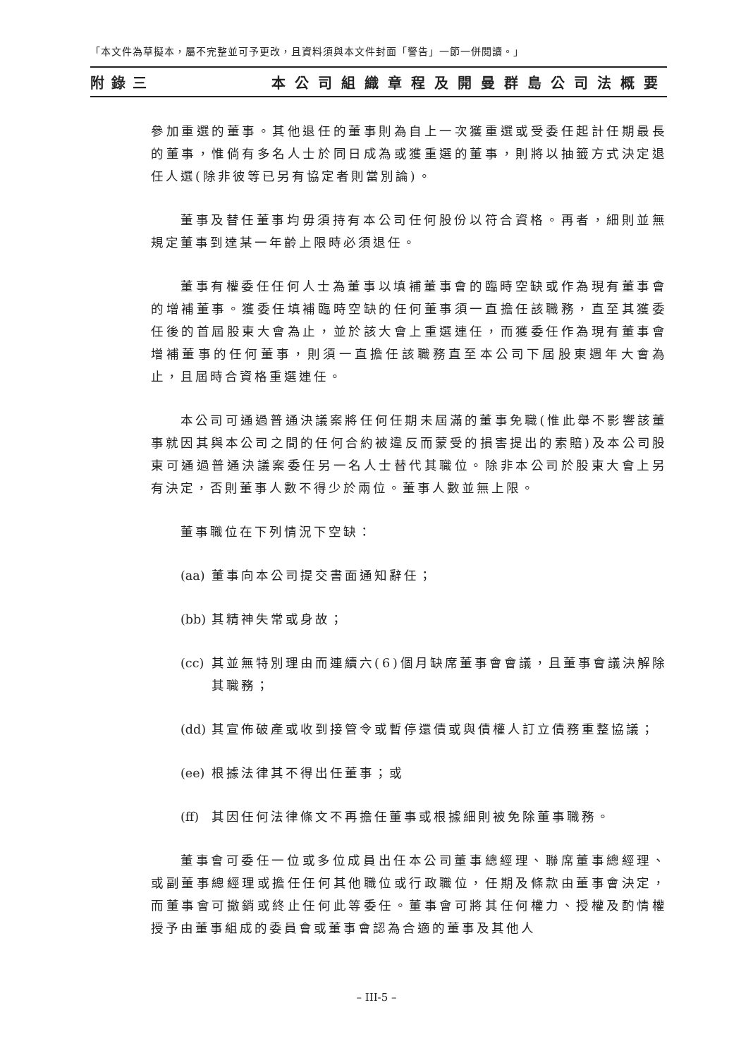「本文件為草擬本，屬不完整並可予更改，且資料須與本文件封面「警告」一節一併閱讀。」
附錄三 本公司組織章程及開曼群島公司法概要
參加重選的董事。其他退任的董事則為自上一次獲重選或受委任起計任期最長的董事，惟倘有多名人士於同日成為或獲重選的董事，則將以抽籤方式決定退任人選(除非彼等已另有協定者則當別論)。
董事及替任董事均毋須持有本公司任何股份以符合資格。再者，細則並無規定董事到達某一年齡上限時必須退任。
董事有權委任任何人士為董事以填補董事會的臨時空缺或作為現有董事會的增補董事。獲委任填補臨時空缺的任何董事須一直擔任該職務，直至其獲委任後的首屆股東大會為止，並於該大會上重選連任，而獲委任作為現有董事會增補董事的任何董事，則須一直擔任該職務直至本公司下屆股東週年大會為止，且屆時合資格重選連任。
本公司可通過普通決議案將任何任期未屆滿的董事免職(惟此舉不影響該董事就因其與本公司之間的任何合約被違反而蒙受的損害提出的索賠)及本公司股東可通過普通決議案委任另一名人士替代其職位。除非本公司於股東大會上另有決定，否則董事人數不得少於兩位。董事人數並無上限。
董事職位在下列情況下空缺：
(aa) 董事向本公司提交書面通知辭任；
(bb) 其精神失常或身故；
(cc) 其並無特別理由而連續六(6)個月缺席董事會會議，且董事會議決解除其職務；
(dd) 其宣佈破產或收到接管令或暫停還債或與債權人訂立債務重整協議；
(ee) 根據法律其不得出任董事；或
(ff) 其因任何法律條文不再擔任董事或根據細則被免除董事職務。
董事會可委任一位或多位成員出任本公司董事總經理、聯席董事總經理、或副董事總經理或擔任任何其他職位或行政職位，任期及條款由董事會決定，而董事會可撤銷或終止任何此等委任。董事會可將其任何權力、授權及酌情權授予由董事組成的委員會或董事會認為合適的董事及其他人
– III-5 –